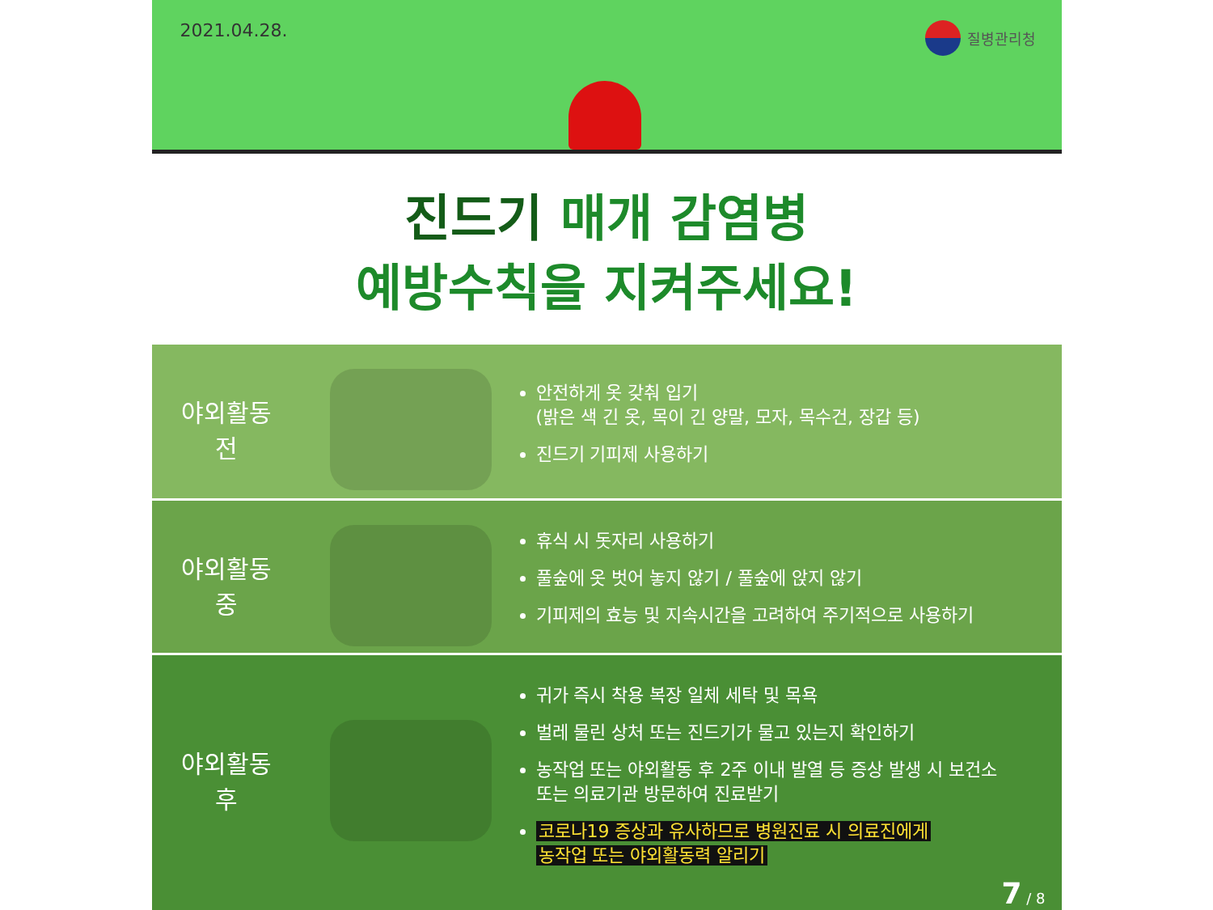2021.04.28. 질병관리청
진드기 매개 감염병
예방수칙을 지켜주세요!
야외활동
전
안전하게 옷 갖춰 입기
(밝은 색 긴 옷, 목이 긴 양말, 모자, 목수건, 장갑 등)
진드기 기피제 사용하기
야외활동
중
휴식 시 돗자리 사용하기
풀숲에 옷 벗어 놓지 않기 / 풀숲에 앉지 않기
기피제의 효능 및 지속시간을 고려하여 주기적으로 사용하기
야외활동
후
귀가 즉시 착용 복장 일체 세탁 및 목욕
벌레 물린 상처 또는 진드기가 물고 있는지 확인하기
농작업 또는 야외활동 후 2주 이내 발열 등 증상 발생 시 보건소
또는 의료기관 방문하여 진료받기
코로나19 증상과 유사하므로 병원진료 시 의료진에게
농작업 또는 야외활동력 알리기
7 / 8